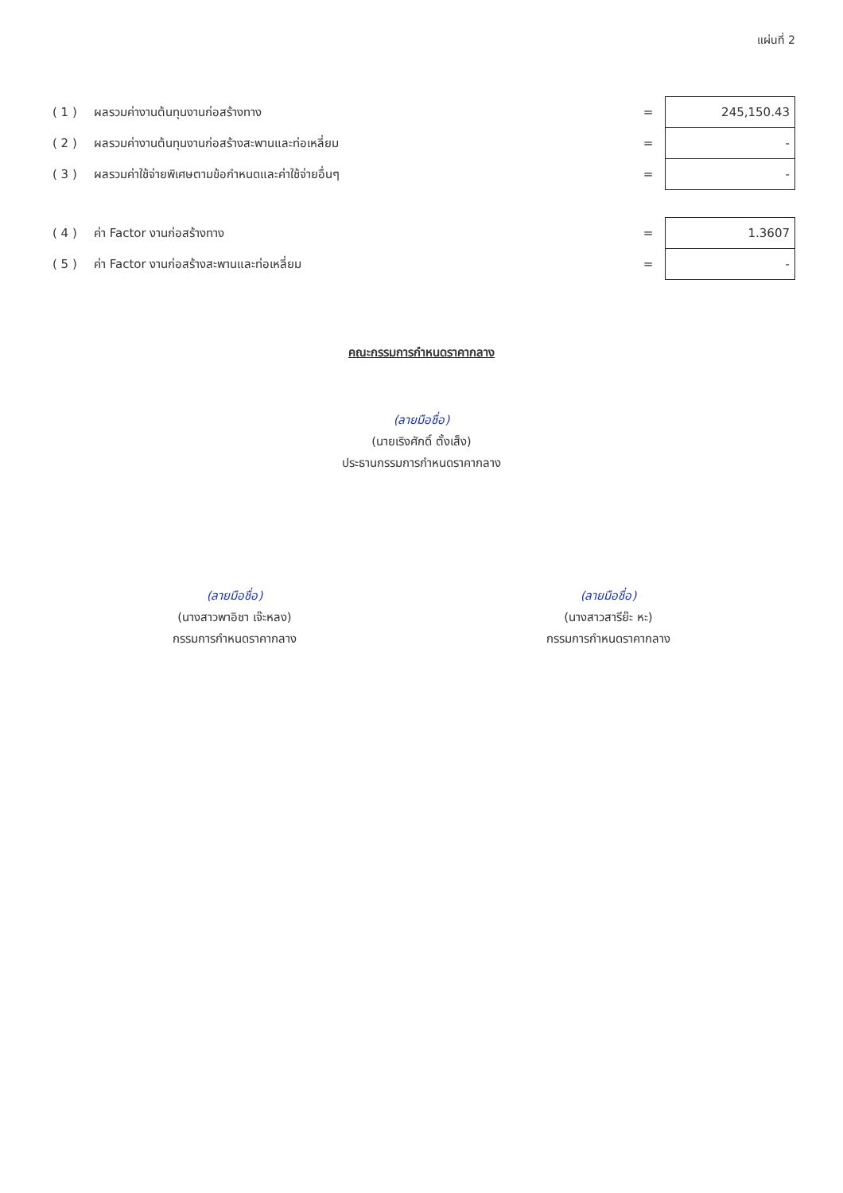แผ่นที่ 2
| ( 1 ) | ผลรวมค่างานต้นทุนงานก่อสร้างทาง | = | 245,150.43 |
| ( 2 ) | ผลรวมค่างานต้นทุนงานก่อสร้างสะพานและท่อเหลี่ยม | = | - |
| ( 3 ) | ผลรวมค่าใช้จ่ายพิเศษตามข้อกำหนดและค่าใช้จ่ายอื่นๆ | = | - |
| ( 4 ) | ค่า Factor งานก่อสร้างทาง | = | 1.3607 |
| ( 5 ) | ค่า Factor งานก่อสร้างสะพานและท่อเหลี่ยม | = | - |
คณะกรรมการกำหนดราคากลาง
(ลายมือชื่อ)
(นายเริงศักดิ์ ตั้งเส็ง)
ประธานกรรมการกำหนดราคากลาง
(ลายมือชื่อ)
(นางสาวพาอิชา เจ๊ะหลง)
กรรมการกำหนดราคากลาง
(ลายมือชื่อ)
(นางสาวสารีย๊ะ หะ)
กรรมการกำหนดราคากลาง